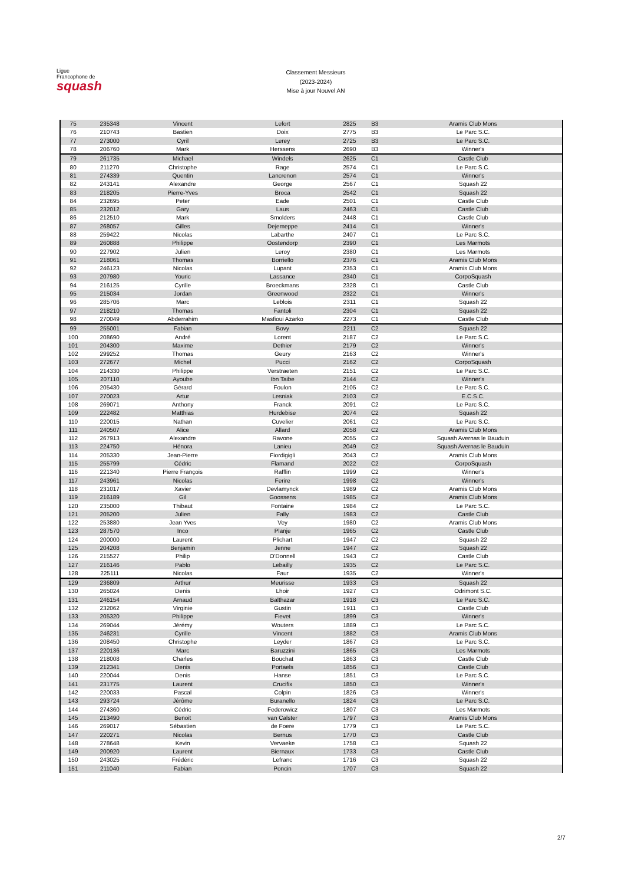Ligue
Francophone de
squash
Classement Messieurs
(2023-2024)
Mise à jour Nouvel AN
| 75 | 235348 | Vincent | Lefort | 2825 | B3 | Aramis Club Mons |
| 76 | 210743 | Bastien | Doix | 2775 | B3 | Le Parc S.C. |
| 77 | 273000 | Cyril | Lerey | 2725 | B3 | Le Parc S.C. |
| 78 | 206760 | Mark | Herssens | 2690 | B3 | Winner's |
| 79 | 261735 | Michael | Windels | 2625 | C1 | Castle Club |
| 80 | 211270 | Christophe | Rage | 2574 | C1 | Le Parc S.C. |
| 81 | 274339 | Quentin | Lancrenon | 2574 | C1 | Winner's |
| 82 | 243141 | Alexandre | George | 2567 | C1 | Squash 22 |
| 83 | 218205 | Pierre-Yves | Broca | 2542 | C1 | Squash 22 |
| 84 | 232695 | Peter | Eade | 2501 | C1 | Castle Club |
| 85 | 232012 | Gary | Laus | 2463 | C1 | Castle Club |
| 86 | 212510 | Mark | Smolders | 2448 | C1 | Castle Club |
| 87 | 268057 | Gilles | Dejemeppe | 2414 | C1 | Winner's |
| 88 | 259422 | Nicolas | Labarthe | 2407 | C1 | Le Parc S.C. |
| 89 | 260888 | Philippe | Oostendorp | 2390 | C1 | Les Marmots |
| 90 | 227902 | Julien | Leroy | 2380 | C1 | Les Marmots |
| 91 | 218061 | Thomas | Borriello | 2376 | C1 | Aramis Club Mons |
| 92 | 246123 | Nicolas | Lupant | 2353 | C1 | Aramis Club Mons |
| 93 | 207980 | Youric | Lassance | 2340 | C1 | CorpoSquash |
| 94 | 216125 | Cyrille | Broeckmans | 2328 | C1 | Castle Club |
| 95 | 215034 | Jordan | Greenwood | 2322 | C1 | Winner's |
| 96 | 285706 | Marc | Leblois | 2311 | C1 | Squash 22 |
| 97 | 218210 | Thomas | Fantoli | 2304 | C1 | Squash 22 |
| 98 | 270049 | Abderrahim | Masfioui Azarko | 2273 | C1 | Castle Club |
| 99 | 255001 | Fabian | Bovy | 2211 | C2 | Squash 22 |
| 100 | 208690 | André | Lorent | 2187 | C2 | Le Parc S.C. |
| 101 | 204300 | Maxime | Dethier | 2179 | C2 | Winner's |
| 102 | 299252 | Thomas | Geury | 2163 | C2 | Winner's |
| 103 | 272677 | Michel | Pucci | 2162 | C2 | CorpoSquash |
| 104 | 214330 | Philippe | Verstraeten | 2151 | C2 | Le Parc S.C. |
| 105 | 207110 | Ayoube | Ibn Taibe | 2144 | C2 | Winner's |
| 106 | 205430 | Gérard | Foulon | 2105 | C2 | Le Parc S.C. |
| 107 | 270023 | Artur | Lesniak | 2103 | C2 | E.C.S.C. |
| 108 | 269071 | Anthony | Franck | 2091 | C2 | Le Parc S.C. |
| 109 | 222482 | Matthias | Hurdebise | 2074 | C2 | Squash 22 |
| 110 | 220015 | Nathan | Cuvelier | 2061 | C2 | Le Parc S.C. |
| 111 | 240507 | Alice | Allard | 2058 | C2 | Aramis Club Mons |
| 112 | 267913 | Alexandre | Ravone | 2055 | C2 | Squash Avernas le Bauduin |
| 113 | 224750 | Hénora | Lanieu | 2049 | C2 | Squash Avernas le Bauduin |
| 114 | 205330 | Jean-Pierre | Fiordigigli | 2043 | C2 | Aramis Club Mons |
| 115 | 255799 | Cédric | Flamand | 2022 | C2 | CorpoSquash |
| 116 | 221340 | Pierre François | Rafflin | 1999 | C2 | Winner's |
| 117 | 243961 | Nicolas | Ferire | 1998 | C2 | Winner's |
| 118 | 231017 | Xavier | Devlamynck | 1989 | C2 | Aramis Club Mons |
| 119 | 216189 | Gil | Goossens | 1985 | C2 | Aramis Club Mons |
| 120 | 235000 | Thibaut | Fontaine | 1984 | C2 | Le Parc S.C. |
| 121 | 205200 | Julien | Fally | 1983 | C2 | Castle Club |
| 122 | 253880 | Jean Yves | Vey | 1980 | C2 | Aramis Club Mons |
| 123 | 287570 | Inco | Planje | 1965 | C2 | Castle Club |
| 124 | 200000 | Laurent | Plichart | 1947 | C2 | Squash 22 |
| 125 | 204208 | Benjamin | Jenne | 1947 | C2 | Squash 22 |
| 126 | 215527 | Philip | O'Donnell | 1943 | C2 | Castle Club |
| 127 | 216146 | Pablo | Lebailly | 1935 | C2 | Le Parc S.C. |
| 128 | 225111 | Nicolas | Faur | 1935 | C2 | Winner's |
| 129 | 236809 | Arthur | Meurisse | 1933 | C3 | Squash 22 |
| 130 | 265024 | Denis | Lhoir | 1927 | C3 | Odrimont S.C. |
| 131 | 246154 | Arnaud | Balthazar | 1918 | C3 | Le Parc S.C. |
| 132 | 232062 | Virginie | Gustin | 1911 | C3 | Castle Club |
| 133 | 205320 | Philippe | Fievet | 1899 | C3 | Winner's |
| 134 | 269044 | Jérémy | Wouters | 1889 | C3 | Le Parc S.C. |
| 135 | 246231 | Cyrille | Vincent | 1882 | C3 | Aramis Club Mons |
| 136 | 208450 | Christophe | Leyder | 1867 | C3 | Le Parc S.C. |
| 137 | 220136 | Marc | Baruzzini | 1865 | C3 | Les Marmots |
| 138 | 218008 | Charles | Bouchat | 1863 | C3 | Castle Club |
| 139 | 212341 | Denis | Portaels | 1856 | C3 | Castle Club |
| 140 | 220044 | Denis | Hanse | 1851 | C3 | Le Parc S.C. |
| 141 | 231775 | Laurent | Crucifix | 1850 | C3 | Winner's |
| 142 | 220033 | Pascal | Colpin | 1826 | C3 | Winner's |
| 143 | 293724 | Jérôme | Buranello | 1824 | C3 | Le Parc S.C. |
| 144 | 274360 | Cédric | Federowicz | 1807 | C3 | Les Marmots |
| 145 | 213490 | Benoit | van Calster | 1797 | C3 | Aramis Club Mons |
| 146 | 269017 | Sébastien | de Foere | 1779 | C3 | Le Parc S.C. |
| 147 | 220271 | Nicolas | Bernus | 1770 | C3 | Castle Club |
| 148 | 278648 | Kevin | Vervaeke | 1758 | C3 | Squash 22 |
| 149 | 200920 | Laurent | Biernaux | 1733 | C3 | Castle Club |
| 150 | 243025 | Frédéric | Lefranc | 1716 | C3 | Squash 22 |
| 151 | 211040 | Fabian | Poncin | 1707 | C3 | Squash 22 |
2/7